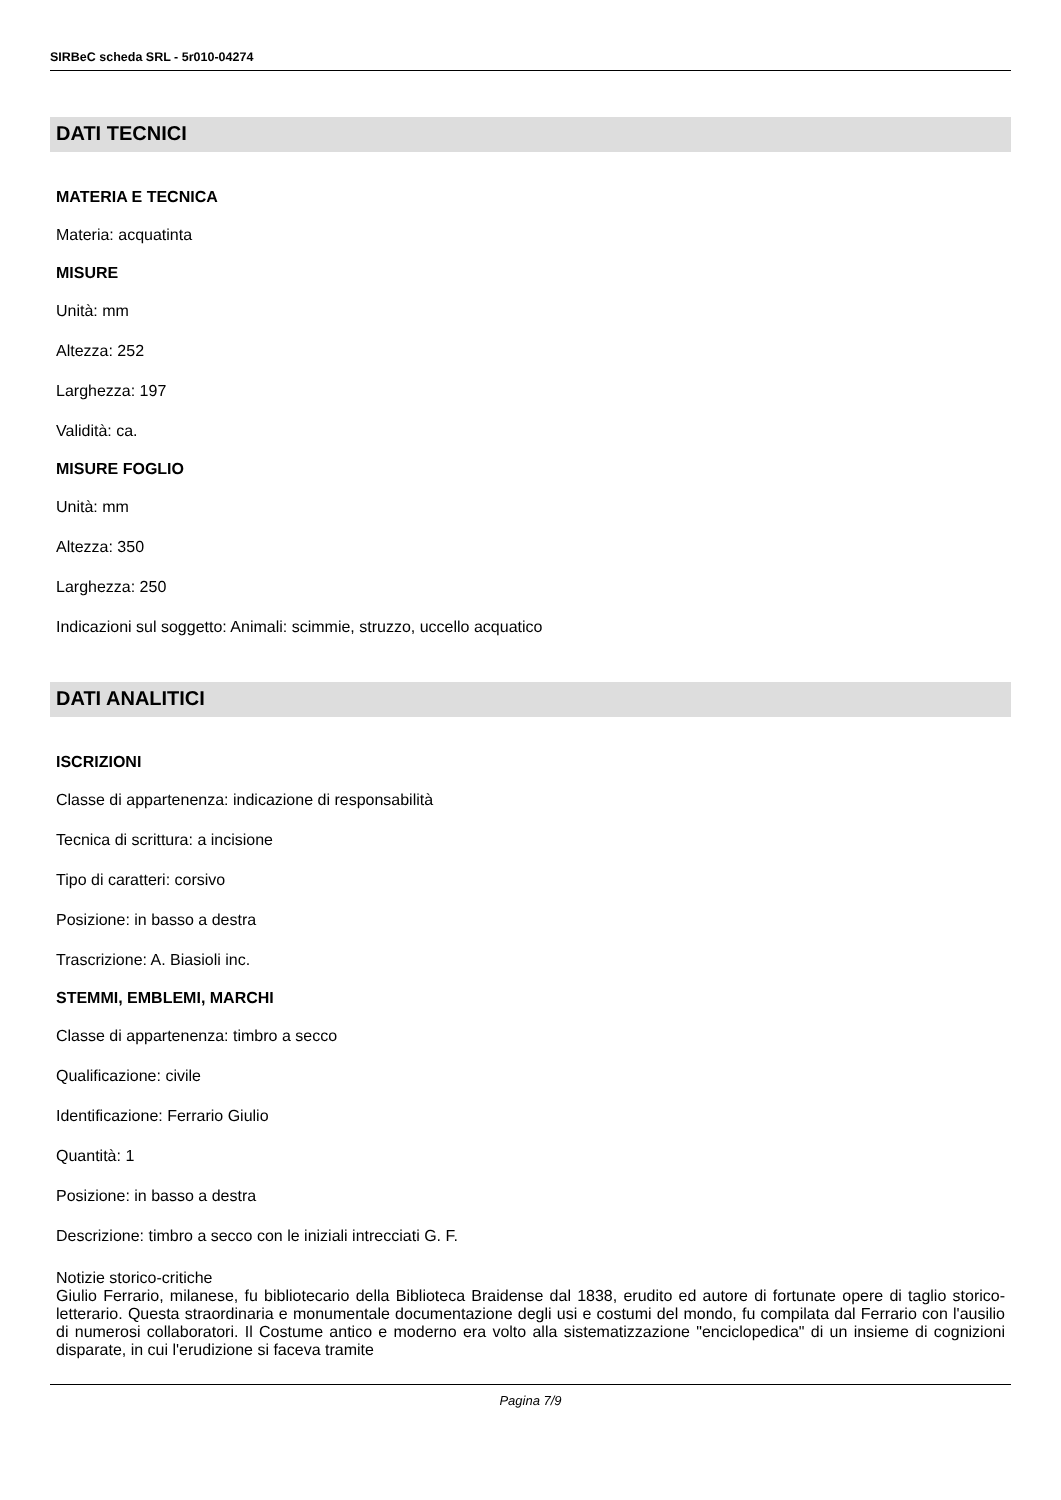SIRBeC scheda SRL - 5r010-04274
DATI TECNICI
MATERIA E TECNICA
Materia: acquatinta
MISURE
Unità: mm
Altezza: 252
Larghezza: 197
Validità: ca.
MISURE FOGLIO
Unità: mm
Altezza: 350
Larghezza: 250
Indicazioni sul soggetto: Animali: scimmie, struzzo, uccello acquatico
DATI ANALITICI
ISCRIZIONI
Classe di appartenenza: indicazione di responsabilità
Tecnica di scrittura: a incisione
Tipo di caratteri: corsivo
Posizione: in basso a destra
Trascrizione: A. Biasioli inc.
STEMMI, EMBLEMI, MARCHI
Classe di appartenenza: timbro a secco
Qualificazione: civile
Identificazione: Ferrario Giulio
Quantità: 1
Posizione: in basso a destra
Descrizione: timbro a secco con le iniziali intrecciati G. F.
Notizie storico-critiche
Giulio Ferrario, milanese, fu bibliotecario della Biblioteca Braidense dal 1838, erudito ed autore di fortunate opere di taglio storico-letterario. Questa straordinaria e monumentale documentazione degli usi e costumi del mondo, fu compilata dal Ferrario con l'ausilio di numerosi collaboratori. Il Costume antico e moderno era volto alla sistematizzazione "enciclopedica" di un insieme di cognizioni disparate, in cui l'erudizione si faceva tramite
Pagina 7/9